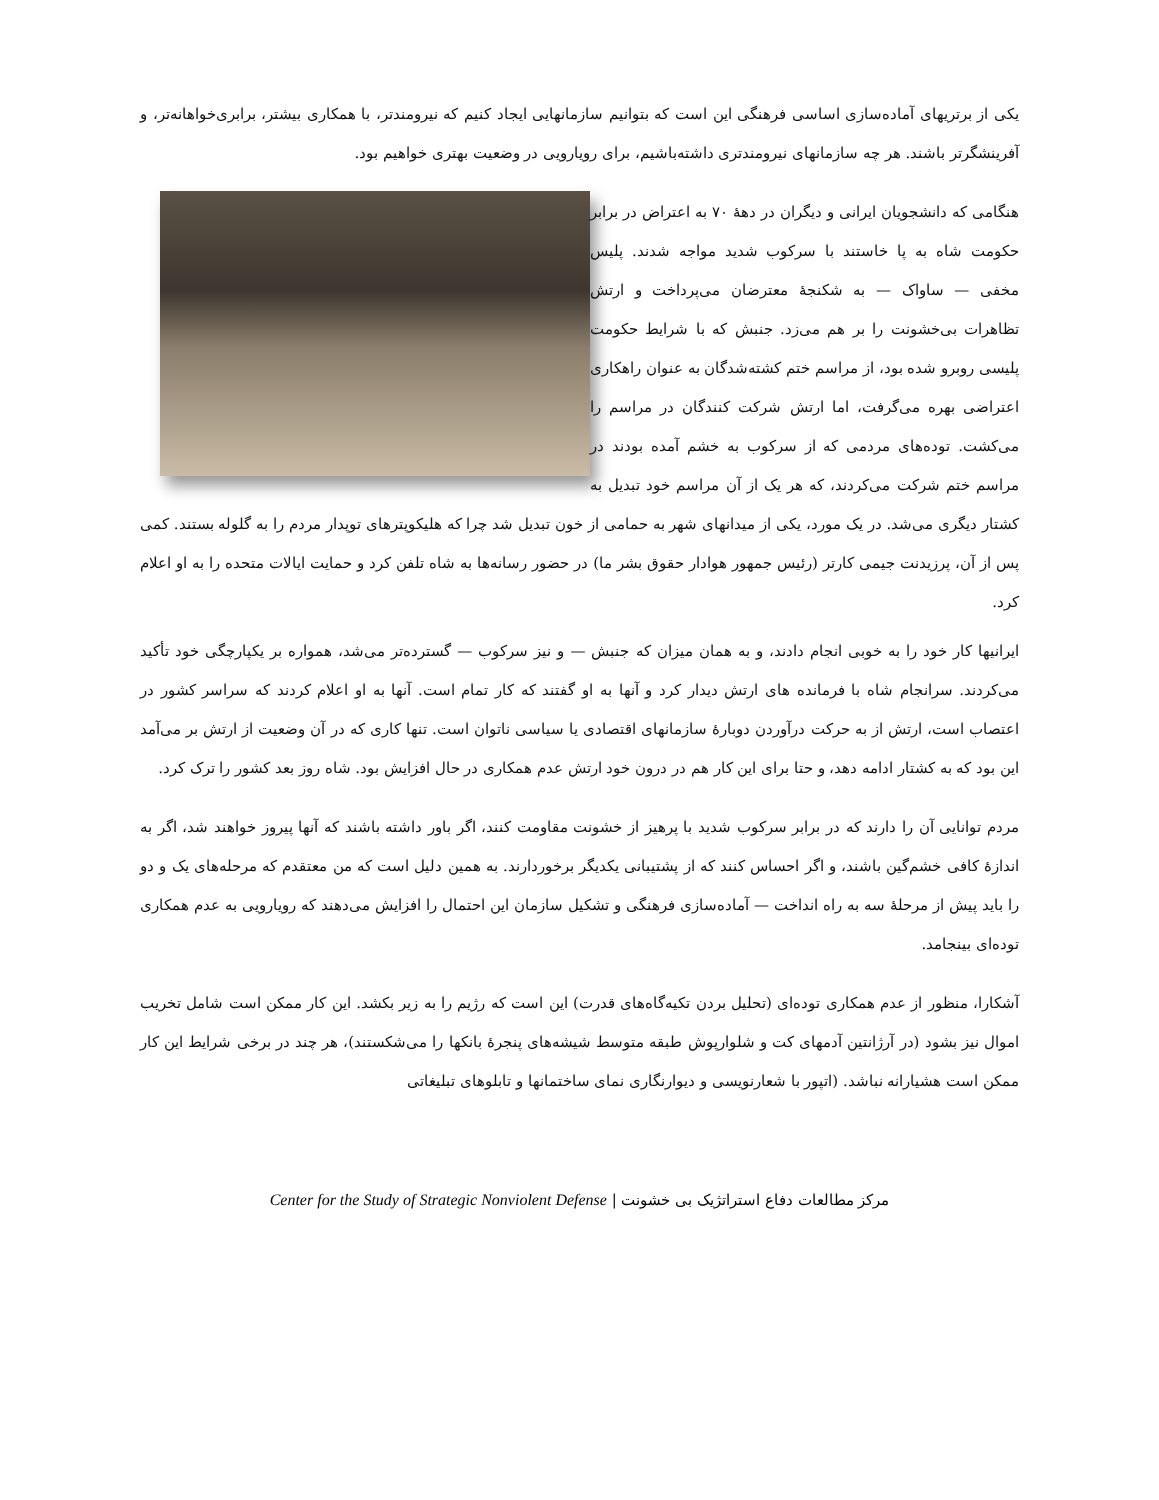یکی از برتریهای آماده‌سازی اساسی فرهنگی این است که بتوانیم سازمانهایی ایجاد کنیم که نیرومندتر، با همکاری بیشتر، برابری‌خواهانه‌تر، و آفرینشگرتر باشند. هر چه سازمانهای نیرومندتری داشته‌باشیم، برای رویارویی در وضعیت بهتری خواهیم بود.
هنگامی که دانشجویان ایرانی و دیگران در دههٔ ۷۰ به اعتراض در برابر حکومت شاه به پا خاستند با سرکوب شدید مواجه شدند. پلیس مخفی — ساواک — به شکنجهٔ معترضان می‌پرداخت و ارتش تظاهرات بی‌خشونت را بر هم می‌زد. جنبش که با شرایط حکومت پلیسی روبرو شده بود، از مراسم ختم کشته‌شدگان به عنوان راهکاری اعتراضی بهره می‌گرفت، اما ارتش شرکت کنندگان در مراسم را می‌کشت. توده‌های مردمی که از سرکوب به خشم آمده بودند در مراسم ختم شرکت می‌کردند، که هر یک از آن مراسم خود تبدیل به کشتار دیگری می‌شد. در یک مورد، یکی از میدانهای شهر به حمامی از خون تبدیل شد چرا که هلیکوپترهای توپدار مردم را به گلوله بستند. کمی پس از آن، پرزیدنت جیمی کارتر (رئیس جمهور هوادار حقوق بشر ما) در حضور رسانه‌ها به شاه تلفن کرد و حمایت ایالات متحده را به او اعلام کرد.
ایرانیها کار خود را به خوبی انجام دادند، و به همان میزان که جنبش — و نیز سرکوب — گسترده‌تر می‌شد، همواره بر یکپارچگی خود تأکید می‌کردند. سرانجام شاه با فرمانده های ارتش دیدار کرد و آنها به او گفتند که کار تمام است. آنها به او اعلام کردند که سراسر کشور در اعتصاب است، ارتش از به حرکت درآوردن دوبارهٔ سازمانهای اقتصادی یا سیاسی ناتوان است. تنها کاری که در آن وضعیت از ارتش بر می‌آمد این بود که به کشتار ادامه دهد، و حتا برای این کار هم در درون خود ارتش عدم همکاری در حال افزایش بود. شاه روز بعد کشور را ترک کرد.
مردم توانایی آن را دارند که در برابر سرکوب شدید با پرهیز از خشونت مقاومت کنند، اگر باور داشته باشند که آنها پیروز خواهند شد، اگر به اندازهٔ کافی خشم‌گین باشند، و اگر احساس کنند که از پشتیبانی یکدیگر برخوردارند. به همین دلیل است که من معتقدم که مرحله‌های یک و دو را باید پیش از مرحلهٔ سه به راه انداخت — آماده‌سازی فرهنگی و تشکیل سازمان این احتمال را افزایش می‌دهند که رویارویی به عدم همکاری توده‌ای بینجامد.
آشکارا، منظور از عدم همکاری توده‌ای (تحلیل بردن تکیه‌گاه‌های قدرت) این است که رژیم را به زیر بکشد. این کار ممکن است شامل تخریب اموال نیز بشود (در آرژانتین آدمهای کت و شلوارپوش طبقه متوسط شیشه‌های پنجرهٔ بانکها را می‌شکستند)، هر چند در برخی شرایط این کار ممکن است هشیارانه نباشد. (اتپور با شعارنویسی و دیوارنگاری نمای ساختمانها و تابلوهای تبلیغاتی
مرکز مطالعات دفاع استراتژیک بی خشونت | Center for the Study of Strategic Nonviolent Defense